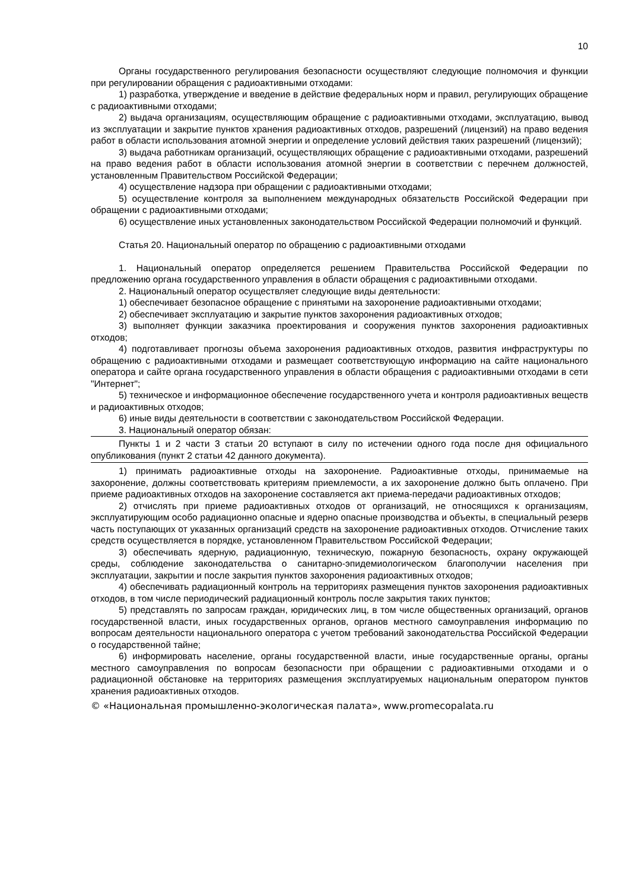10
Органы государственного регулирования безопасности осуществляют следующие полномочия и функции при регулировании обращения с радиоактивными отходами:
1) разработка, утверждение и введение в действие федеральных норм и правил, регулирующих обращение с радиоактивными отходами;
2) выдача организациям, осуществляющим обращение с радиоактивными отходами, эксплуатацию, вывод из эксплуатации и закрытие пунктов хранения радиоактивных отходов, разрешений (лицензий) на право ведения работ в области использования атомной энергии и определение условий действия таких разрешений (лицензий);
3) выдача работникам организаций, осуществляющих обращение с радиоактивными отходами, разрешений на право ведения работ в области использования атомной энергии в соответствии с перечнем должностей, установленным Правительством Российской Федерации;
4) осуществление надзора при обращении с радиоактивными отходами;
5) осуществление контроля за выполнением международных обязательств Российской Федерации при обращении с радиоактивными отходами;
6) осуществление иных установленных законодательством Российской Федерации полномочий и функций.
Статья 20. Национальный оператор по обращению с радиоактивными отходами
1. Национальный оператор определяется решением Правительства Российской Федерации по предложению органа государственного управления в области обращения с радиоактивными отходами.
2. Национальный оператор осуществляет следующие виды деятельности:
1) обеспечивает безопасное обращение с принятыми на захоронение радиоактивными отходами;
2) обеспечивает эксплуатацию и закрытие пунктов захоронения радиоактивных отходов;
3) выполняет функции заказчика проектирования и сооружения пунктов захоронения радиоактивных отходов;
4) подготавливает прогнозы объема захоронения радиоактивных отходов, развития инфраструктуры по обращению с радиоактивными отходами и размещает соответствующую информацию на сайте национального оператора и сайте органа государственного управления в области обращения с радиоактивными отходами в сети "Интернет";
5) техническое и информационное обеспечение государственного учета и контроля радиоактивных веществ и радиоактивных отходов;
6) иные виды деятельности в соответствии с законодательством Российской Федерации.
3. Национальный оператор обязан:
Пункты 1 и 2 части 3 статьи 20 вступают в силу по истечении одного года после дня официального опубликования (пункт 2 статьи 42 данного документа).
1) принимать радиоактивные отходы на захоронение. Радиоактивные отходы, принимаемые на захоронение, должны соответствовать критериям приемлемости, а их захоронение должно быть оплачено. При приеме радиоактивных отходов на захоронение составляется акт приема-передачи радиоактивных отходов;
2) отчислять при приеме радиоактивных отходов от организаций, не относящихся к организациям, эксплуатирующим особо радиационно опасные и ядерно опасные производства и объекты, в специальный резерв часть поступающих от указанных организаций средств на захоронение радиоактивных отходов. Отчисление таких средств осуществляется в порядке, установленном Правительством Российской Федерации;
3) обеспечивать ядерную, радиационную, техническую, пожарную безопасность, охрану окружающей среды, соблюдение законодательства о санитарно-эпидемиологическом благополучии населения при эксплуатации, закрытии и после закрытия пунктов захоронения радиоактивных отходов;
4) обеспечивать радиационный контроль на территориях размещения пунктов захоронения радиоактивных отходов, в том числе периодический радиационный контроль после закрытия таких пунктов;
5) представлять по запросам граждан, юридических лиц, в том числе общественных организаций, органов государственной власти, иных государственных органов, органов местного самоуправления информацию по вопросам деятельности национального оператора с учетом требований законодательства Российской Федерации о государственной тайне;
6) информировать население, органы государственной власти, иные государственные органы, органы местного самоуправления по вопросам безопасности при обращении с радиоактивными отходами и о радиационной обстановке на территориях размещения эксплуатируемых национальным оператором пунктов хранения радиоактивных отходов.
© «Национальная промышленно-экологическая палата», www.promecopalata.ru